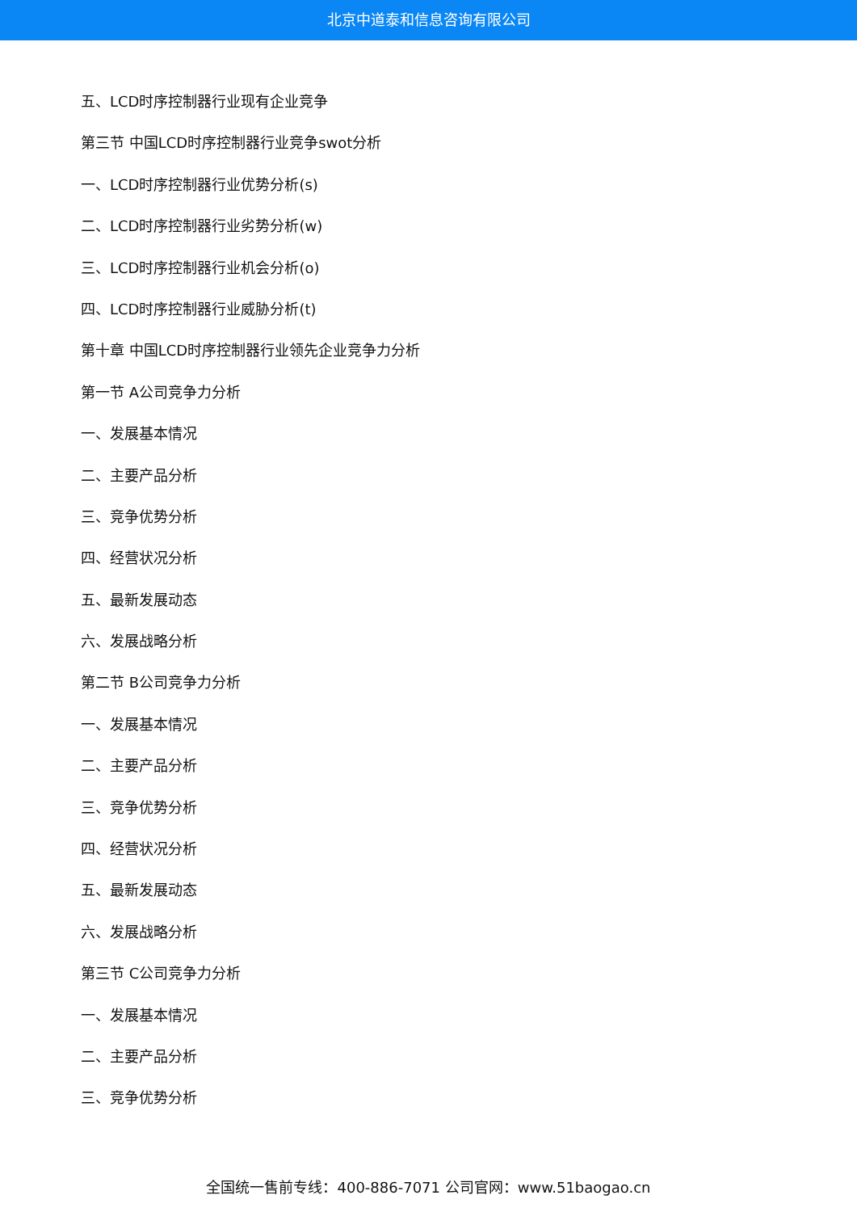北京中道泰和信息咨询有限公司
五、LCD时序控制器行业现有企业竞争
第三节 中国LCD时序控制器行业竞争swot分析
一、LCD时序控制器行业优势分析(s)
二、LCD时序控制器行业劣势分析(w)
三、LCD时序控制器行业机会分析(o)
四、LCD时序控制器行业威胁分析(t)
第十章 中国LCD时序控制器行业领先企业竞争力分析
第一节 A公司竞争力分析
一、发展基本情况
二、主要产品分析
三、竞争优势分析
四、经营状况分析
五、最新发展动态
六、发展战略分析
第二节 B公司竞争力分析
一、发展基本情况
二、主要产品分析
三、竞争优势分析
四、经营状况分析
五、最新发展动态
六、发展战略分析
第三节 C公司竞争力分析
一、发展基本情况
二、主要产品分析
三、竞争优势分析
全国统一售前专线：400-886-7071 公司官网：www.51baogao.cn